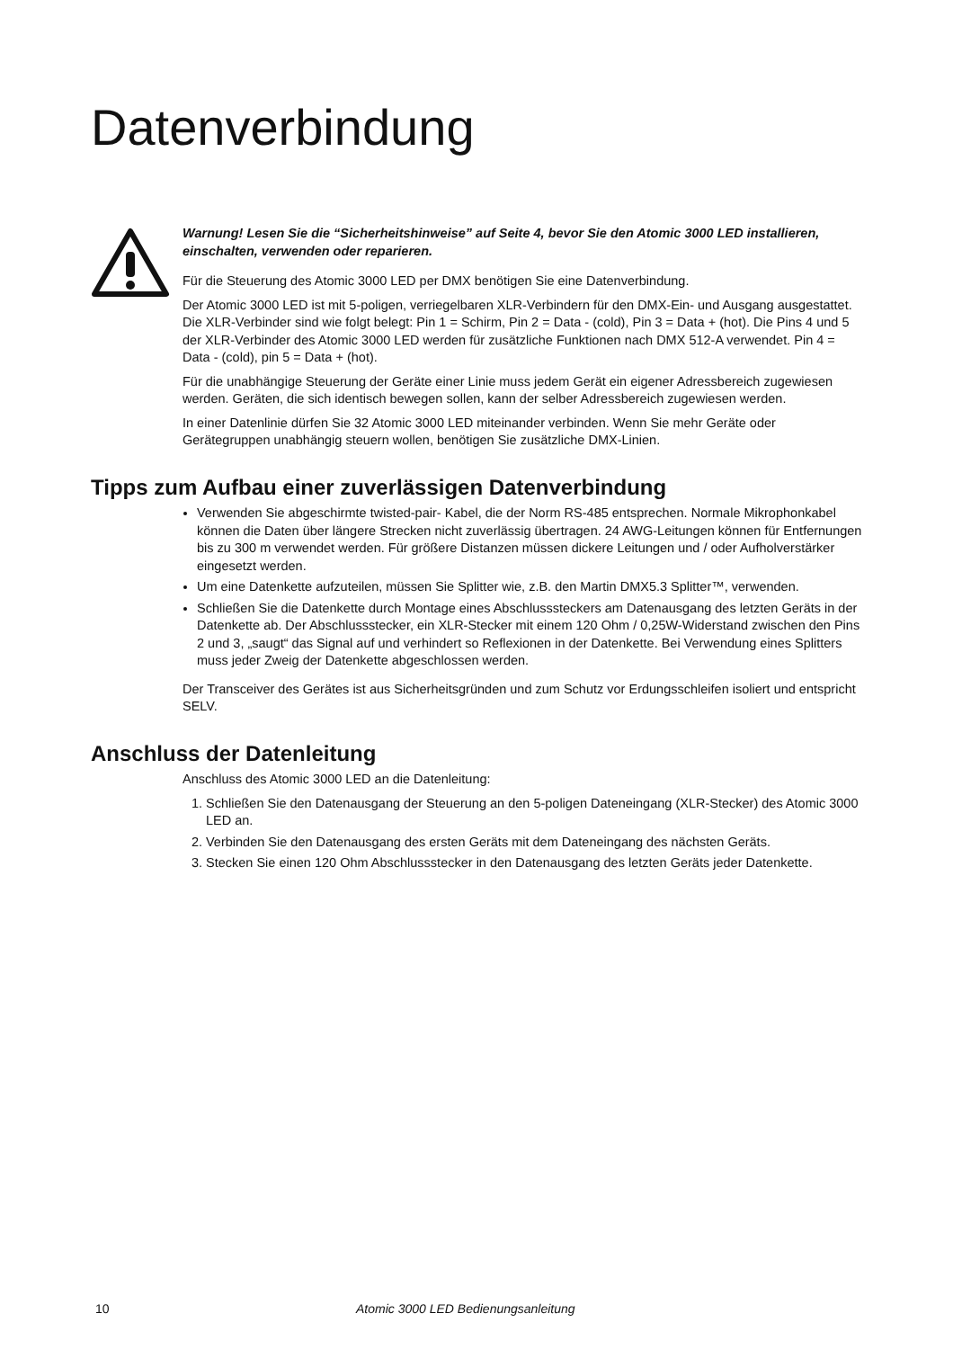Datenverbindung
Warnung! Lesen Sie die “Sicherheitshinweise” auf Seite 4, bevor Sie den Atomic 3000 LED installieren, einschalten, verwenden oder reparieren.
Für die Steuerung des Atomic 3000 LED per DMX benötigen Sie eine Datenverbindung.
Der Atomic 3000 LED ist mit 5-poligen, verriegelbaren XLR-Verbindern für den DMX-Ein- und Ausgang ausgestattet. Die XLR-Verbinder sind wie folgt belegt: Pin 1 = Schirm, Pin 2 = Data - (cold), Pin 3 = Data + (hot). Die Pins 4 und 5 der XLR-Verbinder des Atomic 3000 LED werden für zusätzliche Funktionen nach DMX 512-A verwendet. Pin 4 = Data - (cold), pin 5 = Data + (hot).
Für die unabhängige Steuerung der Geräte einer Linie muss jedem Gerät ein eigener Adressbereich zugewiesen werden. Geräten, die sich identisch bewegen sollen, kann der selber Adressbereich zugewiesen werden.
In einer Datenlinie dürfen Sie 32 Atomic 3000 LED miteinander verbinden. Wenn Sie mehr Geräte oder Gerätegruppen unabhängig steuern wollen, benötigen Sie zusätzliche DMX-Linien.
Tipps zum Aufbau einer zuverlässigen Datenverbindung
Verwenden Sie abgeschirmte twisted-pair- Kabel, die der Norm RS-485 entsprechen. Normale Mikrophonkabel können die Daten über längere Strecken nicht zuverlässig übertragen. 24 AWG-Leitungen können für Entfernungen bis zu 300 m verwendet werden. Für größere Distanzen müssen dickere Leitungen und / oder Aufholverstärker eingesetzt werden.
Um eine Datenkette aufzuteilen, müssen Sie Splitter wie, z.B. den Martin DMX5.3 Splitter™, verwenden.
Schließen Sie die Datenkette durch Montage eines Abschlusssteckers am Datenausgang des letzten Geräts in der Datenkette ab. Der Abschlussstecker, ein XLR-Stecker mit einem 120 Ohm / 0,25W-Widerstand zwischen den Pins 2 und 3, „saugt“ das Signal auf und verhindert so Reflexionen in der Datenkette. Bei Verwendung eines Splitters muss jeder Zweig der Datenkette abgeschlossen werden.
Der Transceiver des Gerätes ist aus Sicherheitsgründen und zum Schutz vor Erdungsschleifen isoliert und entspricht SELV.
Anschluss der Datenleitung
Anschluss des Atomic 3000 LED an die Datenleitung:
1. Schließen Sie den Datenausgang der Steuerung an den 5-poligen Dateneingang (XLR-Stecker) des Atomic 3000 LED an.
2. Verbinden Sie den Datenausgang des ersten Geräts mit dem Dateneingang des nächsten Geräts.
3. Stecken Sie einen 120 Ohm Abschlussstecker in den Datenausgang des letzten Geräts jeder Datenkette.
10 Atomic 3000 LED Bedienungsanleitung